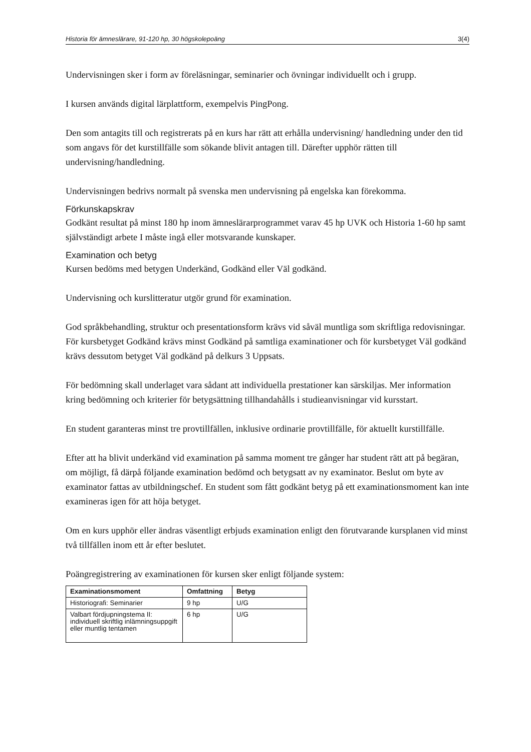Historia för ämneslärare, 91-120 hp, 30 högskolepoäng 3(4)
Undervisningen sker i form av föreläsningar, seminarier och övningar individuellt och i grupp.
I kursen används digital lärplattform, exempelvis PingPong.
Den som antagits till och registrerats på en kurs har rätt att erhålla undervisning/ handledning under den tid som angavs för det kurstillfälle som sökande blivit antagen till. Därefter upphör rätten till undervisning/handledning.
Undervisningen bedrivs normalt på svenska men undervisning på engelska kan förekomma.
Förkunskapskrav
Godkänt resultat på minst 180 hp inom ämneslärarprogrammet varav 45 hp UVK och Historia 1-60 hp samt självständigt arbete I måste ingå eller motsvarande kunskaper.
Examination och betyg
Kursen bedöms med betygen Underkänd, Godkänd eller Väl godkänd.
Undervisning och kurslitteratur utgör grund för examination.
God språkbehandling, struktur och presentationsform krävs vid såväl muntliga som skriftliga redovisningar. För kursbetyget Godkänd krävs minst Godkänd på samtliga examinationer och för kursbetyget Väl godkänd krävs dessutom betyget Väl godkänd på delkurs 3 Uppsats.
För bedömning skall underlaget vara sådant att individuella prestationer kan särskiljas. Mer information kring bedömning och kriterier för betygsättning tillhandahålls i studieanvisningar vid kursstart.
En student garanteras minst tre provtillfällen, inklusive ordinarie provtillfälle, för aktuellt kurstillfälle.
Efter att ha blivit underkänd vid examination på samma moment tre gånger har student rätt att på begäran, om möjligt, få därpå följande examination bedömd och betygsatt av ny examinator. Beslut om byte av examinator fattas av utbildningschef. En student som fått godkänt betyg på ett examinationsmoment kan inte examineras igen för att höja betyget.
Om en kurs upphör eller ändras väsentligt erbjuds examination enligt den förutvarande kursplanen vid minst två tillfällen inom ett år efter beslutet.
Poängregistrering av examinationen för kursen sker enligt följande system:
| Examinationsmoment | Omfattning | Betyg |
| --- | --- | --- |
| Historiografi: Seminarier | 9 hp | U/G |
| Valbart fördjupningstema II: individuell skriftlig inlämningsuppgift eller muntlig tentamen | 6 hp | U/G |